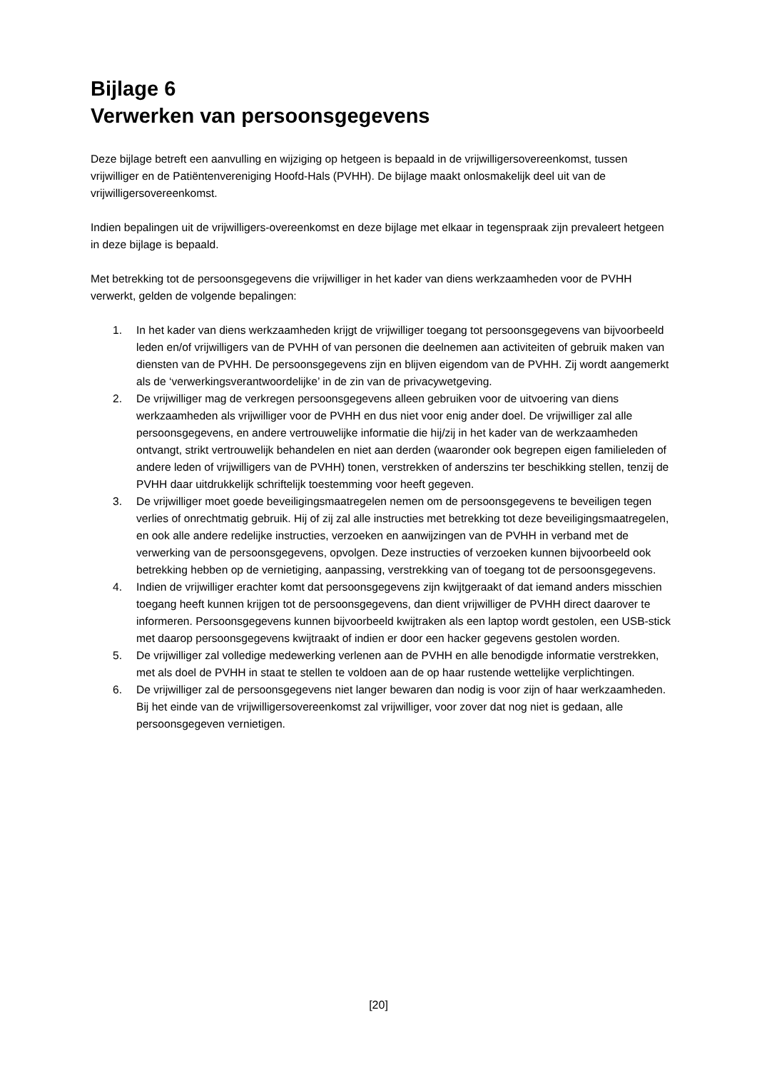Bijlage 6
Verwerken van persoonsgegevens
Deze bijlage betreft een aanvulling en wijziging op hetgeen is bepaald in de vrijwilligersovereenkomst, tussen vrijwilliger en de Patiëntenvereniging Hoofd-Hals (PVHH). De bijlage maakt onlosmakelijk deel uit van de vrijwilligersovereenkomst.
Indien bepalingen uit de vrijwilligers-overeenkomst en deze bijlage met elkaar in tegenspraak zijn prevaleert hetgeen in deze bijlage is bepaald.
Met betrekking tot de persoonsgegevens die vrijwilliger in het kader van diens werkzaamheden voor de PVHH verwerkt, gelden de volgende bepalingen:
1. In het kader van diens werkzaamheden krijgt de vrijwilliger toegang tot persoonsgegevens van bijvoorbeeld leden en/of vrijwilligers van de PVHH of van personen die deelnemen aan activiteiten of gebruik maken van diensten van de PVHH. De persoonsgegevens zijn en blijven eigendom van de PVHH. Zij wordt aangemerkt als de ‘verwerkingsverantwoordelijke’ in de zin van de privacywetgeving.
2. De vrijwilliger mag de verkregen persoonsgegevens alleen gebruiken voor de uitvoering van diens werkzaamheden als vrijwilliger voor de PVHH en dus niet voor enig ander doel. De vrijwilliger zal alle persoonsgegevens, en andere vertrouwelijke informatie die hij/zij in het kader van de werkzaamheden ontvangt, strikt vertrouwelijk behandelen en niet aan derden (waaronder ook begrepen eigen familieleden of andere leden of vrijwilligers van de PVHH) tonen, verstrekken of anderszins ter beschikking stellen, tenzij de PVHH daar uitdrukkelijk schriftelijk toestemming voor heeft gegeven.
3. De vrijwilliger moet goede beveiligingsmaatregelen nemen om de persoonsgegevens te beveiligen tegen verlies of onrechtmatig gebruik. Hij of zij zal alle instructies met betrekking tot deze beveiligingsmaatregelen, en ook alle andere redelijke instructies, verzoeken en aanwijzingen van de PVHH in verband met de verwerking van de persoonsgegevens, opvolgen. Deze instructies of verzoeken kunnen bijvoorbeeld ook betrekking hebben op de vernietiging, aanpassing, verstrekking van of toegang tot de persoonsgegevens.
4. Indien de vrijwilliger erachter komt dat persoonsgegevens zijn kwijtgeraakt of dat iemand anders misschien toegang heeft kunnen krijgen tot de persoonsgegevens, dan dient vrijwilliger de PVHH direct daarover te informeren. Persoonsgegevens kunnen bijvoorbeeld kwijtraken als een laptop wordt gestolen, een USB-stick met daarop persoonsgegevens kwijtraakt of indien er door een hacker gegevens gestolen worden.
5. De vrijwilliger zal volledige medewerking verlenen aan de PVHH en alle benodigde informatie verstrekken, met als doel de PVHH in staat te stellen te voldoen aan de op haar rustende wettelijke verplichtingen.
6. De vrijwilliger zal de persoonsgegevens niet langer bewaren dan nodig is voor zijn of haar werkzaamheden. Bij het einde van de vrijwilligersovereenkomst zal vrijwilliger, voor zover dat nog niet is gedaan, alle persoonsgegeven vernietigen.
[20]